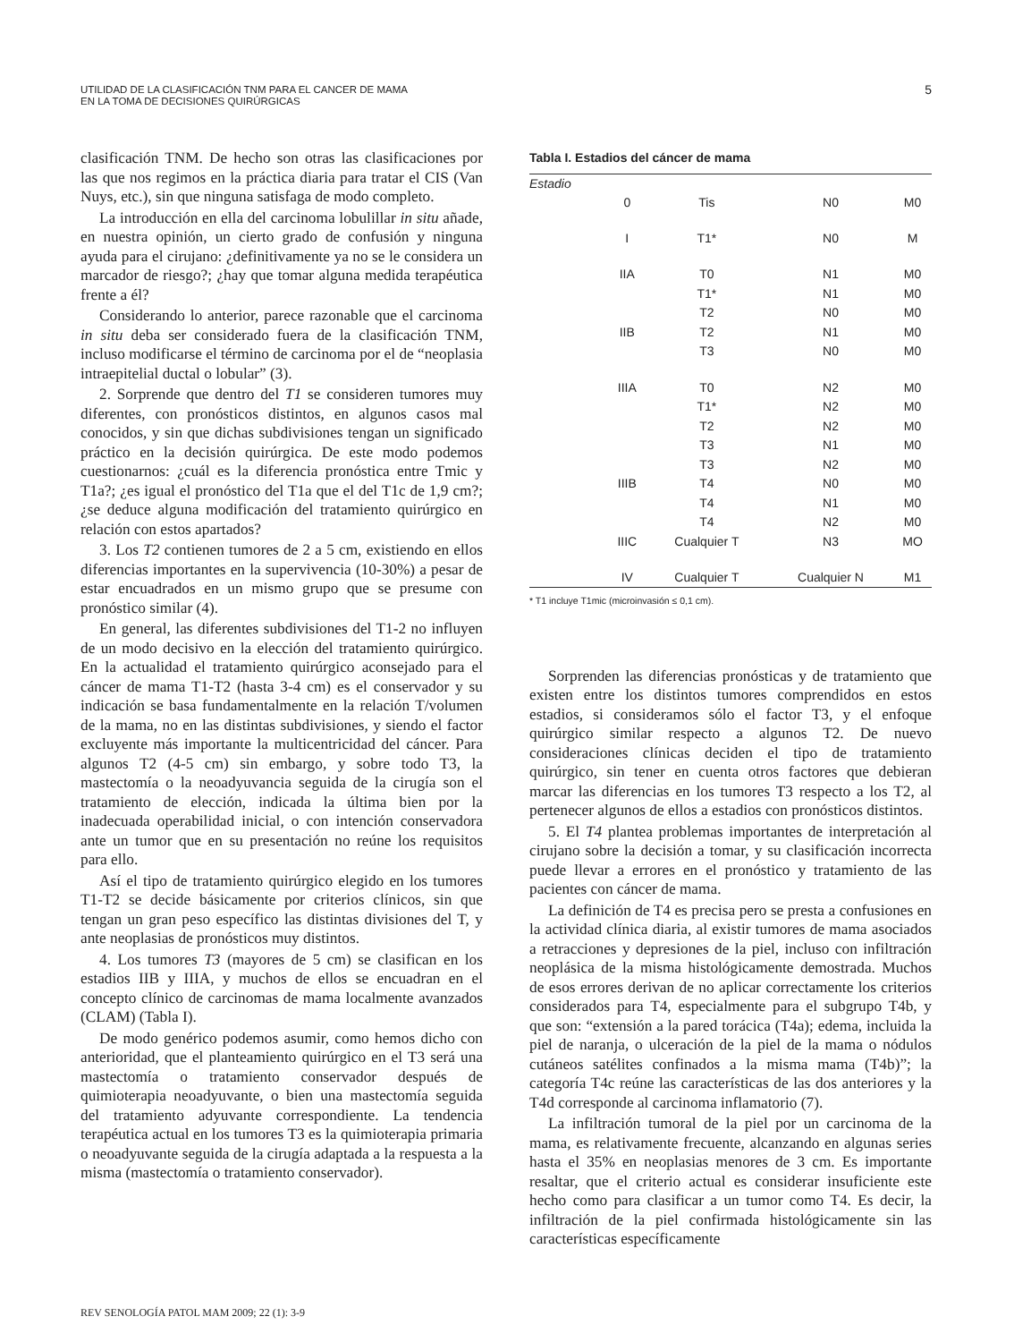UTILIDAD DE LA CLASIFICACIÓN TNM PARA EL CANCER DE MAMA
EN LA TOMA DE DECISIONES QUIRÚRGICAS
5
clasificación TNM. De hecho son otras las clasificaciones por las que nos regimos en la práctica diaria para tratar el CIS (Van Nuys, etc.), sin que ninguna satisfaga de modo completo.
La introducción en ella del carcinoma lobulillar in situ añade, en nuestra opinión, un cierto grado de confusión y ninguna ayuda para el cirujano: ¿definitivamente ya no se le considera un marcador de riesgo?; ¿hay que tomar alguna medida terapéutica frente a él?
Considerando lo anterior, parece razonable que el carcinoma in situ deba ser considerado fuera de la clasificación TNM, incluso modificarse el término de carcinoma por el de “neoplasia intraepitelial ductal o lobular” (3).
2. Sorprende que dentro del T1 se consideren tumores muy diferentes, con pronósticos distintos, en algunos casos mal conocidos, y sin que dichas subdivisiones tengan un significado práctico en la decisión quirúrgica. De este modo podemos cuestionarnos: ¿cuál es la diferencia pronóstica entre Tmic y T1a?; ¿es igual el pronóstico del T1a que el del T1c de 1,9 cm?; ¿se deduce alguna modificación del tratamiento quirúrgico en relación con estos apartados?
3. Los T2 contienen tumores de 2 a 5 cm, existiendo en ellos diferencias importantes en la supervivencia (10-30%) a pesar de estar encuadrados en un mismo grupo que se presume con pronóstico similar (4).
En general, las diferentes subdivisiones del T1-2 no influyen de un modo decisivo en la elección del tratamiento quirúrgico. En la actualidad el tratamiento quirúrgico aconsejado para el cáncer de mama T1-T2 (hasta 3-4 cm) es el conservador y su indicación se basa fundamentalmente en la relación T/volumen de la mama, no en las distintas subdivisiones, y siendo el factor excluyente más importante la multicentricidad del cáncer. Para algunos T2 (4-5 cm) sin embargo, y sobre todo T3, la mastectomía o la neoadyuvancia seguida de la cirugía son el tratamiento de elección, indicada la última bien por la inadecuada operabilidad inicial, o con intención conservadora ante un tumor que en su presentación no reúne los requisitos para ello.
Así el tipo de tratamiento quirúrgico elegido en los tumores T1-T2 se decide básicamente por criterios clínicos, sin que tengan un gran peso específico las distintas divisiones del T, y ante neoplasias de pronósticos muy distintos.
4. Los tumores T3 (mayores de 5 cm) se clasifican en los estadios IIB y IIIA, y muchos de ellos se encuadran en el concepto clínico de carcinomas de mama localmente avanzados (CLAM) (Tabla I).
De modo genérico podemos asumir, como hemos dicho con anterioridad, que el planteamiento quirúrgico en el T3 será una mastectomía o tratamiento conservador después de quimioterapia neoadyuvante, o bien una mastectomía seguida del tratamiento adyuvante correspondiente. La tendencia terapéutica actual en los tumores T3 es la quimioterapia primaria o neoadyuvante seguida de la cirugía adaptada a la respuesta a la misma (mastectomía o tratamiento conservador).
Tabla I. Estadios del cáncer de mama
| Estadio | | | | |
| | 0 | Tis | N0 | M0 |
| | I | T1* | N0 | M |
| | IIA | T0 | N1 | M0 |
| | | T1* | N1 | M0 |
| | | T2 | N0 | M0 |
| | IIB | T2 | N1 | M0 |
| | | T3 | N0 | M0 |
| | IIIA | T0 | N2 | M0 |
| | | T1* | N2 | M0 |
| | | T2 | N2 | M0 |
| | | T3 | N1 | M0 |
| | | T3 | N2 | M0 |
| | IIIB | T4 | N0 | M0 |
| | | T4 | N1 | M0 |
| | | T4 | N2 | M0 |
| | IIIC | Cualquier T | N3 | MO |
| | IV | Cualquier T | Cualquier N | M1 |
* T1 incluye T1mic (microinvasión ≤ 0,1 cm).
Sorprenden las diferencias pronósticas y de tratamiento que existen entre los distintos tumores comprendidos en estos estadios, si consideramos sólo el factor T3, y el enfoque quirúrgico similar respecto a algunos T2. De nuevo consideraciones clínicas deciden el tipo de tratamiento quirúrgico, sin tener en cuenta otros factores que debieran marcar las diferencias en los tumores T3 respecto a los T2, al pertenecer algunos de ellos a estadios con pronósticos distintos.
5. El T4 plantea problemas importantes de interpretación al cirujano sobre la decisión a tomar, y su clasificación incorrecta puede llevar a errores en el pronóstico y tratamiento de las pacientes con cáncer de mama.
La definición de T4 es precisa pero se presta a confusiones en la actividad clínica diaria, al existir tumores de mama asociados a retracciones y depresiones de la piel, incluso con infiltración neoplásica de la misma histológicamente demostrada. Muchos de esos errores derivan de no aplicar correctamente los criterios considerados para T4, especialmente para el subgrupo T4b, y que son: “extensión a la pared torácica (T4a); edema, incluida la piel de naranja, o ulceración de la piel de la mama o nódulos cutáneos satélites confinados a la misma mama (T4b)”; la categoría T4c reúne las características de las dos anteriores y la T4d corresponde al carcinoma inflamatorio (7).
La infiltración tumoral de la piel por un carcinoma de la mama, es relativamente frecuente, alcanzando en algunas series hasta el 35% en neoplasias menores de 3 cm. Es importante resaltar, que el criterio actual es considerar insuficiente este hecho como para clasificar a un tumor como T4. Es decir, la infiltración de la piel confirmada histológicamente sin las características específicamente
REV SENOLOGÍA PATOL MAM 2009; 22 (1): 3-9